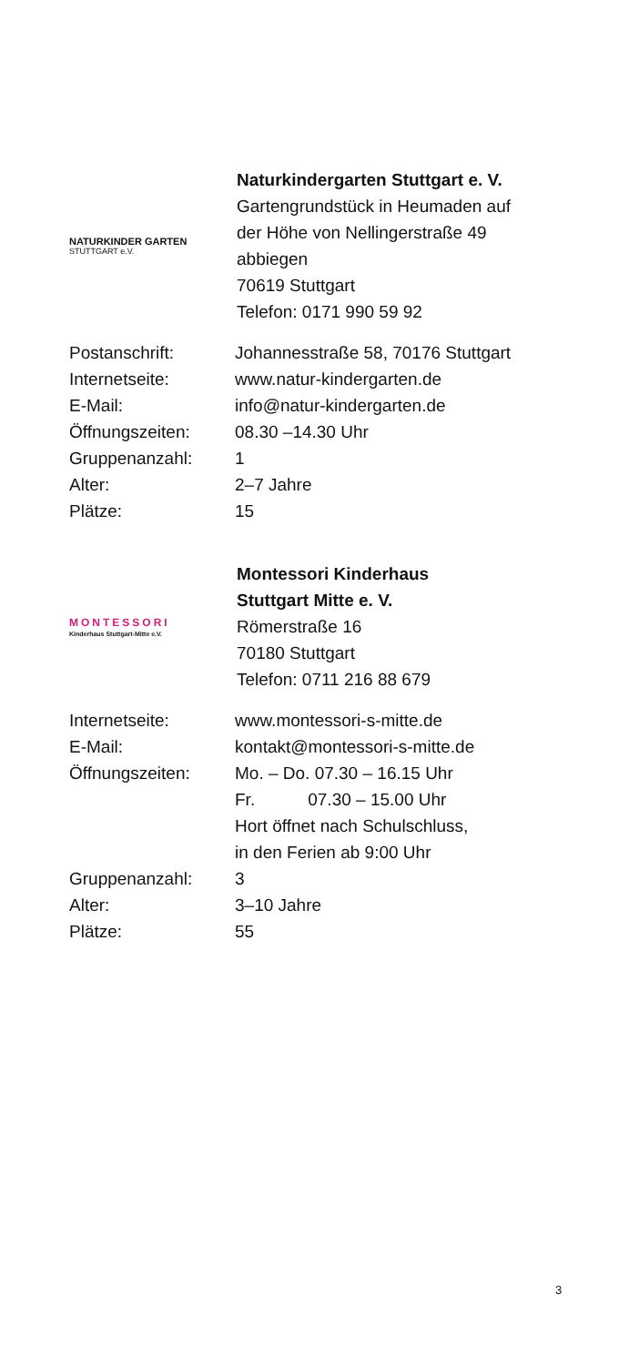NATURKINDER GARTEN
STUTTGART e.V.
Naturkindergarten Stuttgart e. V.
Gartengrundstück in Heumaden auf
der Höhe von Nellingerstraße 49
abbiegen
70619 Stuttgart
Telefon: 0171 990 59 92
| Postanschrift: | Johannesstraße 58, 70176 Stuttgart |
| Internetseite: | www.natur-kindergarten.de |
| E-Mail: | info@natur-kindergarten.de |
| Öffnungszeiten: | 08.30 –14.30 Uhr |
| Gruppenanzahl: | 1 |
| Alter: | 2–7 Jahre |
| Plätze: | 15 |
MONTESSORI
Kinderhaus Stuttgart-Mitte e.V.
Montessori Kinderhaus
Stuttgart Mitte e. V.
Römerstraße 16
70180 Stuttgart
Telefon: 0711 216 88 679
| Internetseite: | www.montessori-s-mitte.de |
| E-Mail: | kontakt@montessori-s-mitte.de |
| Öffnungszeiten: | Mo. – Do. 07.30 – 16.15 Uhr Fr. 07.30 – 15.00 Uhr Hort öffnet nach Schulschluss, in den Ferien ab 9:00 Uhr |
| Gruppenanzahl: | 3 |
| Alter: | 3–10 Jahre |
| Plätze: | 55 |
3